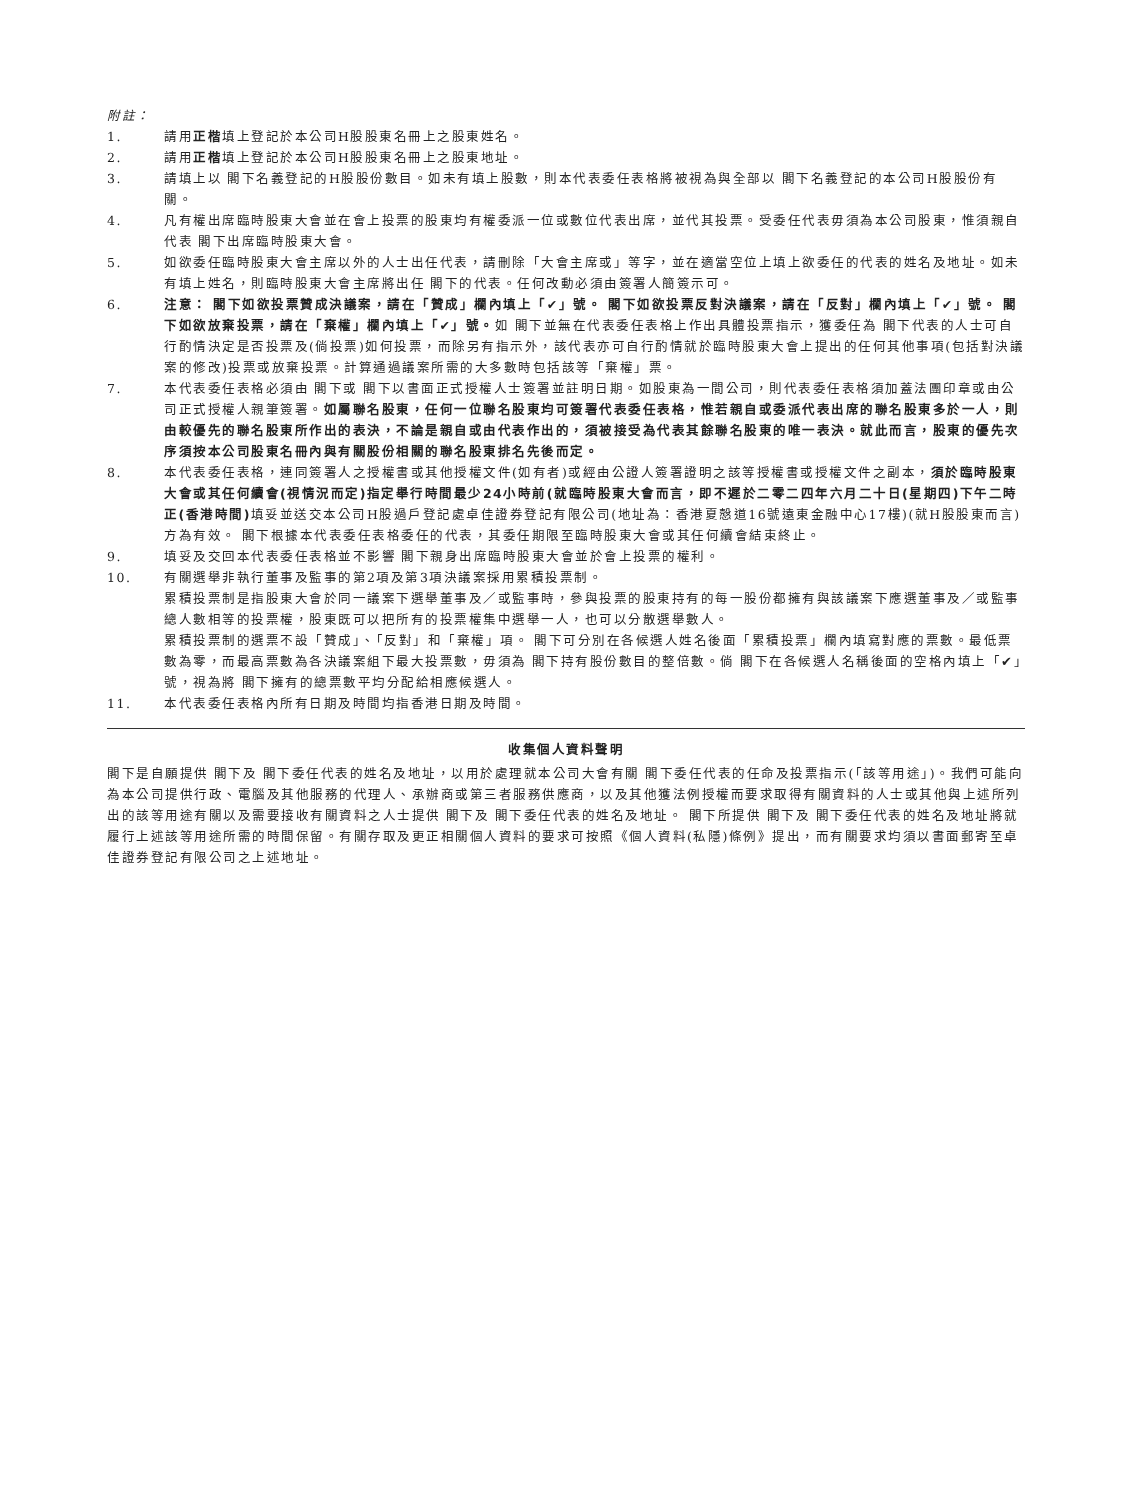附註：
1. 請用正楷填上登記於本公司H股股東名冊上之股東姓名。
2. 請用正楷填上登記於本公司H股股東名冊上之股東地址。
3. 請填上以 閣下名義登記的H股股份數目。如未有填上股數，則本代表委任表格將被視為與全部以 閣下名義登記的本公司H股股份有關。
4. 凡有權出席臨時股東大會並在會上投票的股東均有權委派一位或數位代表出席，並代其投票。受委任代表毋須為本公司股東，惟須親自代表 閣下出席臨時股東大會。
5. 如欲委任臨時股東大會主席以外的人士出任代表，請刪除「大會主席或」等字，並在適當空位上填上欲委任的代表的姓名及地址。如未有填上姓名，則臨時股東大會主席將出任 閣下的代表。任何改動必須由簽署人簡簽示可。
6. 注意： 閣下如欲投票贊成決議案，請在「贊成」欄內填上「✔」號。 閣下如欲投票反對決議案，請在「反對」欄內填上「✔」號。 閣下如欲放棄投票，請在「棄權」欄內填上「✔」號。如 閣下並無在代表委任表格上作出具體投票指示，獲委任為 閣下代表的人士可自行酌情決定是否投票及(倘投票)如何投票，而除另有指示外，該代表亦可自行酌情就於臨時股東大會上提出的任何其他事項(包括對決議案的修改)投票或放棄投票。計算通過議案所需的大多數時包括該等「棄權」票。
7. 本代表委任表格必須由 閣下或 閣下以書面正式授權人士簽署並註明日期。如股東為一間公司，則代表委任表格須加蓋法團印章或由公司正式授權人親筆簽署。如屬聯名股東，任何一位聯名股東均可簽署代表委任表格，惟若親自或委派代表出席的聯名股東多於一人，則由較優先的聯名股東所作出的表決，不論是親自或由代表作出的，須被接受為代表其餘聯名股東的唯一表決。就此而言，股東的優先次序須按本公司股東名冊內與有關股份相關的聯名股東排名先後而定。
8. 本代表委任表格，連同簽署人之授權書或其他授權文件(如有者)或經由公證人簽署證明之該等授權書或授權文件之副本，須於臨時股東大會或其任何續會(視情況而定)指定舉行時間最少24小時前(就臨時股東大會而言，即不遲於二零二四年六月二十日(星期四)下午二時正(香港時間) 填妥並送交本公司H股過戶登記處卓佳證券登記有限公司(地址為：香港夏慤道16號遠東金融中心17樓)(就H股股東而言)方為有效。 閣下根據本代表委任表格委任的代表，其委任期限至臨時股東大會或其任何續會結束終止。
9. 填妥及交回本代表委任表格並不影響 閣下親身出席臨時股東大會並於會上投票的權利。
10. 有關選舉非執行董事及監事的第2項及第3項決議案採用累積投票制。
累積投票制是指股東大會於同一議案下選舉董事及／或監事時，參與投票的股東持有的每一股份都擁有與該議案下應選董事及／或監事總人數相等的投票權，股東既可以把所有的投票權集中選舉一人，也可以分散選舉數人。
累積投票制的選票不設「贊成」、「反對」和「棄權」項。 閣下可分別在各候選人姓名後面「累積投票」欄內填寫對應的票數。最低票數為零，而最高票數為各決議案組下最大投票數，毋須為 閣下持有股份數目的整倍數。倘 閣下在各候選人名稱後面的空格內填上「✔」號，視為將 閣下擁有的總票數平均分配給相應候選人。
11. 本代表委任表格內所有日期及時間均指香港日期及時間。
收集個人資料聲明
閣下是自願提供 閣下及 閣下委任代表的姓名及地址，以用於處理就本公司大會有關 閣下委任代表的任命及投票指示(「該等用途」)。我們可能向為本公司提供行政、電腦及其他服務的代理人、承辦商或第三者服務供應商，以及其他獲法例授權而要求取得有關資料的人士或其他與上述所列出的該等用途有關以及需要接收有關資料之人士提供 閣下及 閣下委任代表的姓名及地址。 閣下所提供 閣下及 閣下委任代表的姓名及地址將就履行上述該等用途所需的時間保留。有關存取及更正相關個人資料的要求可按照《個人資料(私隱)條例》提出，而有關要求均須以書面郵寄至卓佳證券登記有限公司之上述地址。